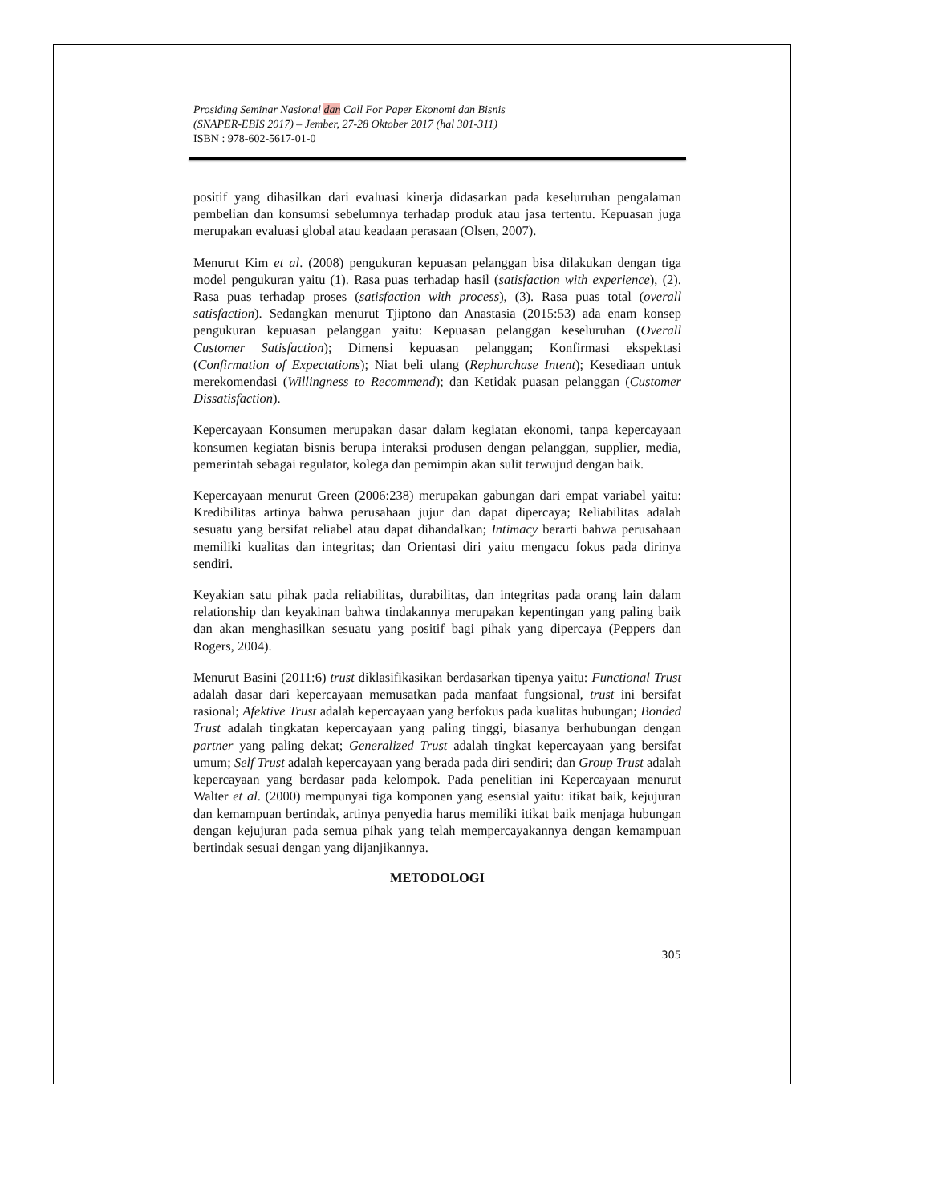Prosiding Seminar Nasional dan Call For Paper Ekonomi dan Bisnis
(SNAPER-EBIS 2017) – Jember, 27-28 Oktober 2017 (hal 301-311)
ISBN : 978-602-5617-01-0
positif yang dihasilkan dari evaluasi kinerja didasarkan pada keseluruhan pengalaman pembelian dan konsumsi sebelumnya terhadap produk atau jasa tertentu. Kepuasan juga merupakan evaluasi global atau keadaan perasaan (Olsen, 2007).
Menurut Kim et al. (2008) pengukuran kepuasan pelanggan bisa dilakukan dengan tiga model pengukuran yaitu (1). Rasa puas terhadap hasil (satisfaction with experience), (2). Rasa puas terhadap proses (satisfaction with process), (3). Rasa puas total (overall satisfaction). Sedangkan menurut Tjiptono dan Anastasia (2015:53) ada enam konsep pengukuran kepuasan pelanggan yaitu: Kepuasan pelanggan keseluruhan (Overall Customer Satisfaction); Dimensi kepuasan pelanggan; Konfirmasi ekspektasi (Confirmation of Expectations); Niat beli ulang (Rephurchase Intent); Kesediaan untuk merekomendasi (Willingness to Recommend); dan Ketidak puasan pelanggan (Customer Dissatisfaction).
Kepercayaan Konsumen merupakan dasar dalam kegiatan ekonomi, tanpa kepercayaan konsumen kegiatan bisnis berupa interaksi produsen dengan pelanggan, supplier, media, pemerintah sebagai regulator, kolega dan pemimpin akan sulit terwujud dengan baik.
Kepercayaan menurut Green (2006:238) merupakan gabungan dari empat variabel yaitu: Kredibilitas artinya bahwa perusahaan jujur dan dapat dipercaya; Reliabilitas adalah sesuatu yang bersifat reliabel atau dapat dihandalkan; Intimacy berarti bahwa perusahaan memiliki kualitas dan integritas; dan Orientasi diri yaitu mengacu fokus pada dirinya sendiri.
Keyakian satu pihak pada reliabilitas, durabilitas, dan integritas pada orang lain dalam relationship dan keyakinan bahwa tindakannya merupakan kepentingan yang paling baik dan akan menghasilkan sesuatu yang positif bagi pihak yang dipercaya (Peppers dan Rogers, 2004).
Menurut Basini (2011:6) trust diklasifikasikan berdasarkan tipenya yaitu: Functional Trust adalah dasar dari kepercayaan memusatkan pada manfaat fungsional, trust ini bersifat rasional; Afektive Trust adalah kepercayaan yang berfokus pada kualitas hubungan; Bonded Trust adalah tingkatan kepercayaan yang paling tinggi, biasanya berhubungan dengan partner yang paling dekat; Generalized Trust adalah tingkat kepercayaan yang bersifat umum; Self Trust adalah kepercayaan yang berada pada diri sendiri; dan Group Trust adalah kepercayaan yang berdasar pada kelompok. Pada penelitian ini Kepercayaan menurut Walter et al. (2000) mempunyai tiga komponen yang esensial yaitu: itikat baik, kejujuran dan kemampuan bertindak, artinya penyedia harus memiliki itikat baik menjaga hubungan dengan kejujuran pada semua pihak yang telah mempercayakannya dengan kemampuan bertindak sesuai dengan yang dijanjikannya.
METODOLOGI
305